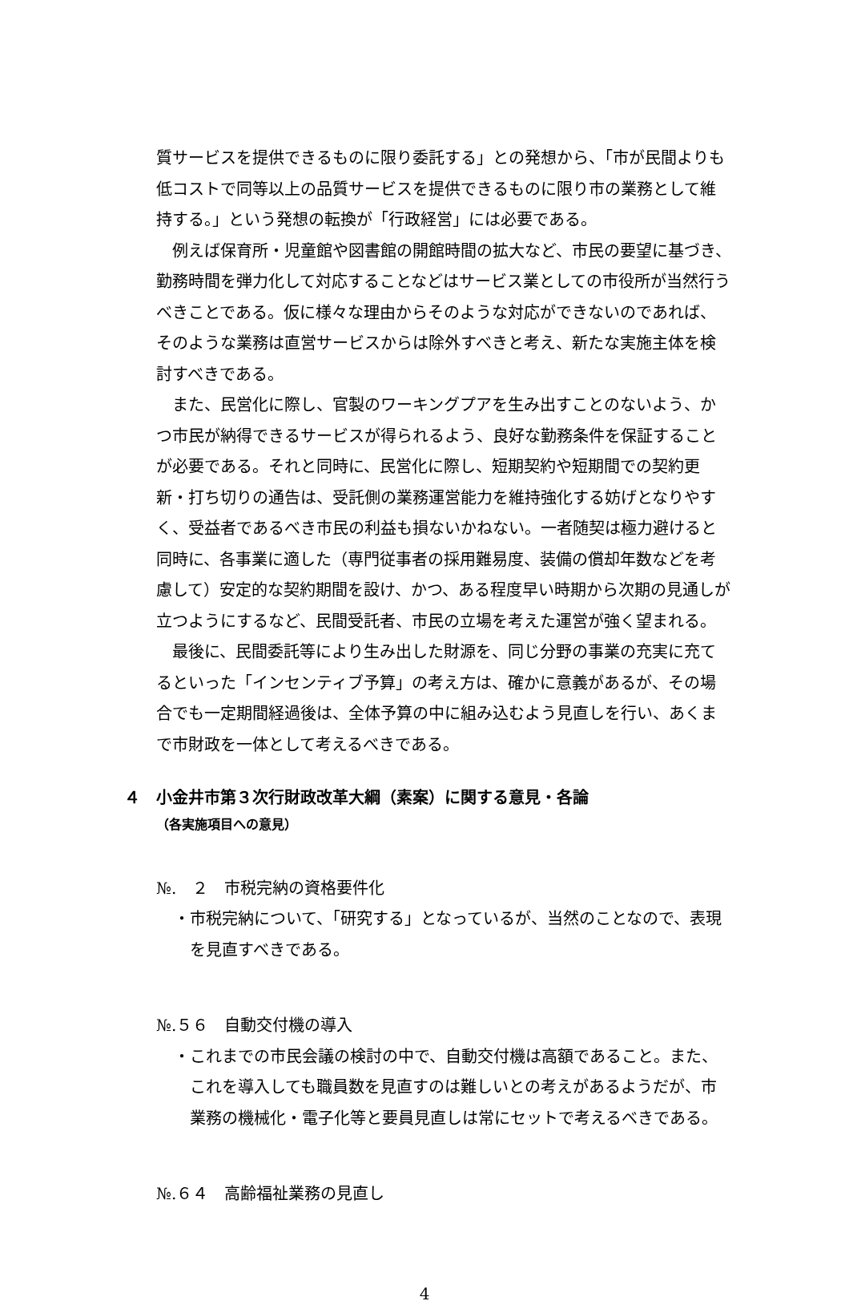質サービスを提供できるものに限り委託する」との発想から、「市が民間よりも低コストで同等以上の品質サービスを提供できるものに限り市の業務として維持する。」という発想の転換が「行政経営」には必要である。
例えば保育所・児童館や図書館の開館時間の拡大など、市民の要望に基づき、勤務時間を弾力化して対応することなどはサービス業としての市役所が当然行うべきことである。仮に様々な理由からそのような対応ができないのであれば、そのような業務は直営サービスからは除外すべきと考え、新たな実施主体を検討すべきである。
また、民営化に際し、官製のワーキングプアを生み出すことのないよう、かつ市民が納得できるサービスが得られるよう、良好な勤務条件を保証することが必要である。それと同時に、民営化に際し、短期契約や短期間での契約更新・打ち切りの通告は、受託側の業務運営能力を維持強化する妨げとなりやすく、受益者であるべき市民の利益も損ないかねない。一者随契は極力避けると同時に、各事業に適した（専門従事者の採用難易度、装備の償却年数などを考慮して）安定的な契約期間を設け、かつ、ある程度早い時期から次期の見通しが立つようにするなど、民間受託者、市民の立場を考えた運営が強く望まれる。
最後に、民間委託等により生み出した財源を、同じ分野の事業の充実に充てるといった「インセンティブ予算」の考え方は、確かに意義があるが、その場合でも一定期間経過後は、全体予算の中に組み込むよう見直しを行い、あくまで市財政を一体として考えるべきである。
４　小金井市第３次行財政改革大綱（素案）に関する意見・各論
（各実施項目への意見）
№.　２　市税完納の資格要件化
・市税完納について、「研究する」となっているが、当然のことなので、表現を見直すべきである。
№.５６　自動交付機の導入
・これまでの市民会議の検討の中で、自動交付機は高額であること。また、これを導入しても職員数を見直すのは難しいとの考えがあるようだが、市業務の機械化・電子化等と要員見直しは常にセットで考えるべきである。
№.６４　高齢福祉業務の見直し
4